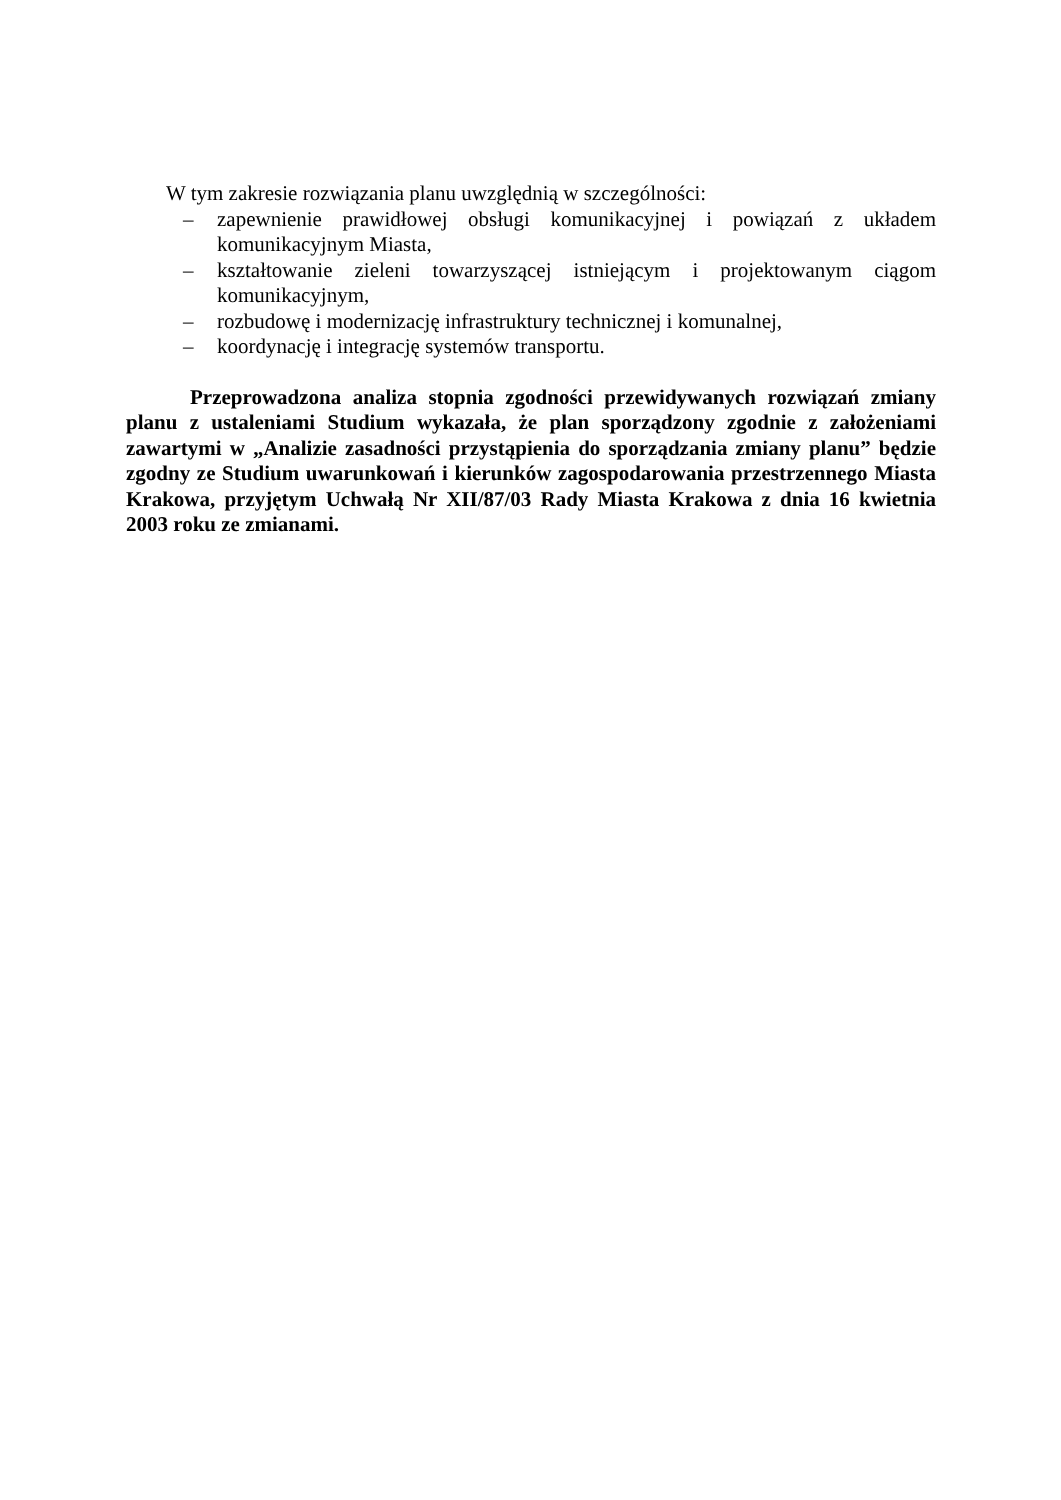W tym zakresie rozwiązania planu uwzględnią w szczególności:
– zapewnienie prawidłowej obsługi komunikacyjnej i powiązań z układem komunikacyjnym Miasta,
– kształtowanie zieleni towarzyszącej istniejącym i projektowanym ciągom komunikacyjnym,
– rozbudowę i modernizację infrastruktury technicznej i komunalnej,
– koordynację i integrację systemów transportu.
Przeprowadzona analiza stopnia zgodności przewidywanych rozwiązań zmiany planu z ustaleniami Studium wykazała, że plan sporządzony zgodnie z założeniami zawartymi w „Analizie zasadności przystąpienia do sporządzania zmiany planu” będzie zgodny ze Studium uwarunkowań i kierunków zagospodarowania przestrzennego Miasta Krakowa, przyjętym Uchwałą Nr XII/87/03 Rady Miasta Krakowa z dnia 16 kwietnia 2003 roku ze zmianami.